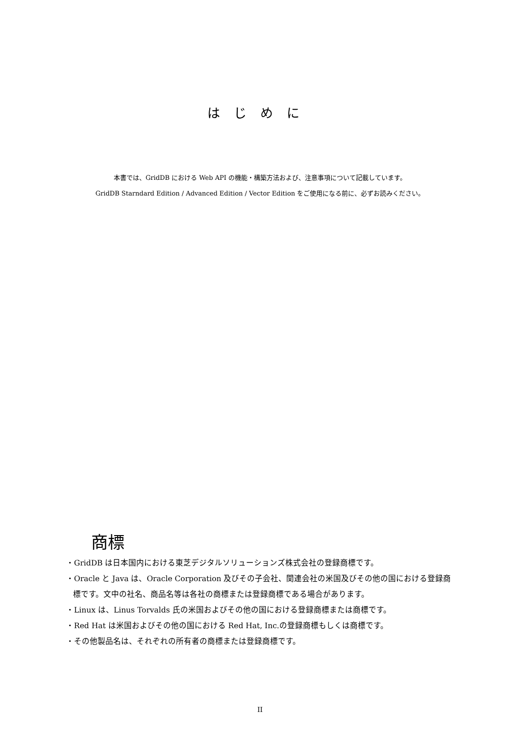はじめに
本書では、GridDB における Web API の機能・構築方法および、注意事項について記載しています。
GridDB Starndard Edition / Advanced Edition / Vector Edition をご使用になる前に、必ずお読みください。
商標
・GridDB は日本国内における東芝デジタルソリューションズ株式会社の登録商標です。
・Oracle と Java は、Oracle Corporation 及びその子会社、関連会社の米国及びその他の国における登録商標です。文中の社名、商品名等は各社の商標または登録商標である場合があります。
・Linux は、Linus Torvalds 氏の米国およびその他の国における登録商標または商標です。
・Red Hat は米国およびその他の国における Red Hat, Inc.の登録商標もしくは商標です。
・その他製品名は、それぞれの所有者の商標または登録商標です。
II